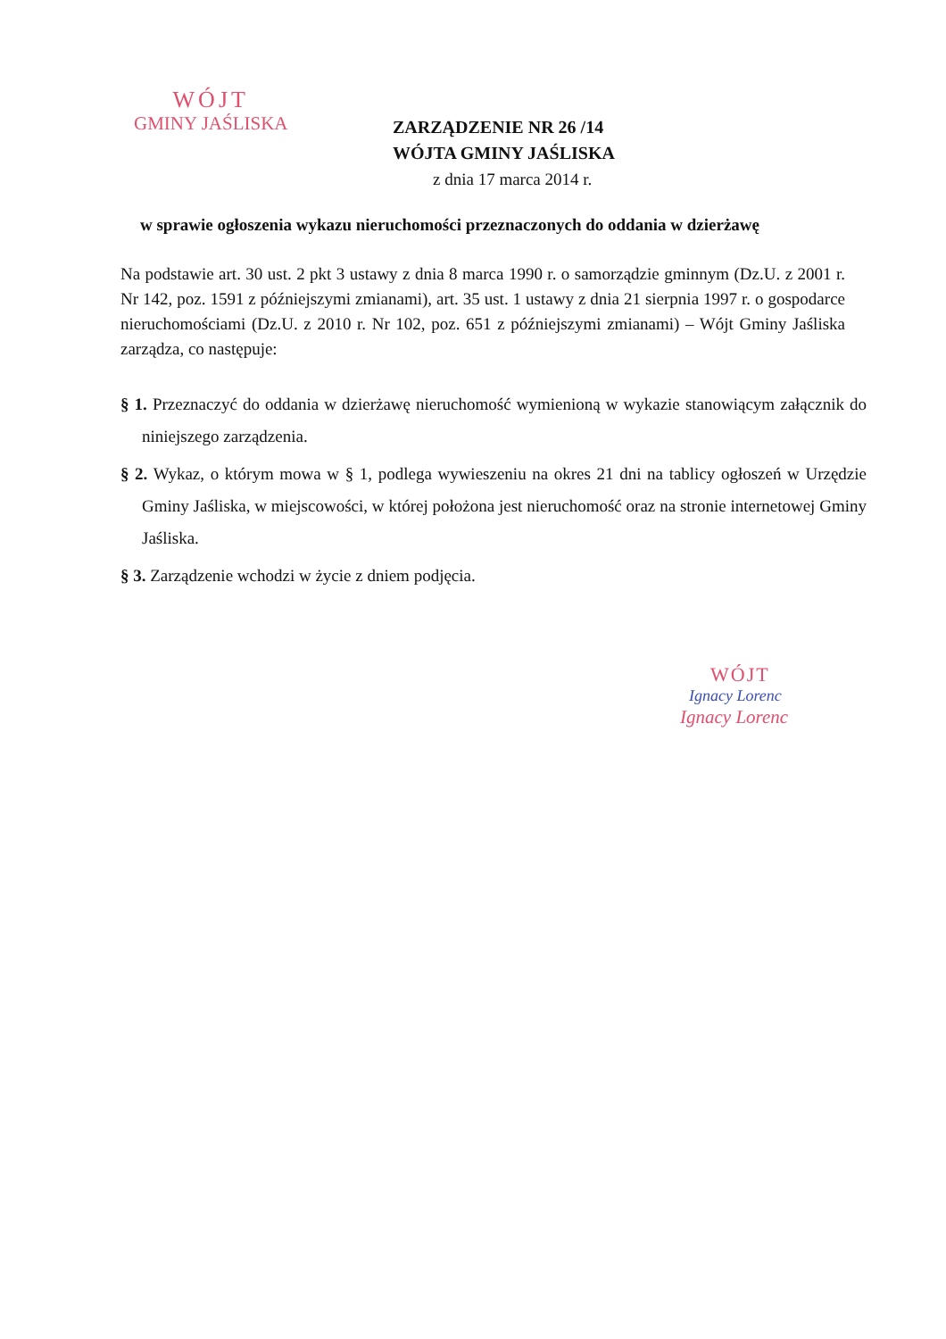WÓJT
GMINY JAŚLISKA
ZARZĄDZENIE NR 26 /14
WÓJTA GMINY JAŚLISKA
z dnia 17 marca 2014 r.
w sprawie ogłoszenia wykazu nieruchomości przeznaczonych do oddania w dzierżawę
Na podstawie art. 30 ust. 2 pkt 3 ustawy z dnia 8 marca 1990 r. o samorządzie gminnym (Dz.U. z 2001 r. Nr 142, poz. 1591 z późniejszymi zmianami), art. 35 ust. 1 ustawy z dnia 21 sierpnia 1997 r. o gospodarce nieruchomościami (Dz.U. z 2010 r. Nr 102, poz. 651 z późniejszymi zmianami) – Wójt Gminy Jaśliska zarządza, co następuje:
§ 1. Przeznaczyć do oddania w dzierżawę nieruchomość wymienioną w wykazie stanowiącym załącznik do niniejszego zarządzenia.
§ 2. Wykaz, o którym mowa w § 1, podlega wywieszeniu na okres 21 dni na tablicy ogłoszeń w Urzędzie Gminy Jaśliska, w miejscowości, w której położona jest nieruchomość oraz na stronie internetowej Gminy Jaśliska.
§ 3. Zarządzenie wchodzi w życie z dniem podjęcia.
WÓJT
Ignacy Lorenc
Ignacy Lorenc